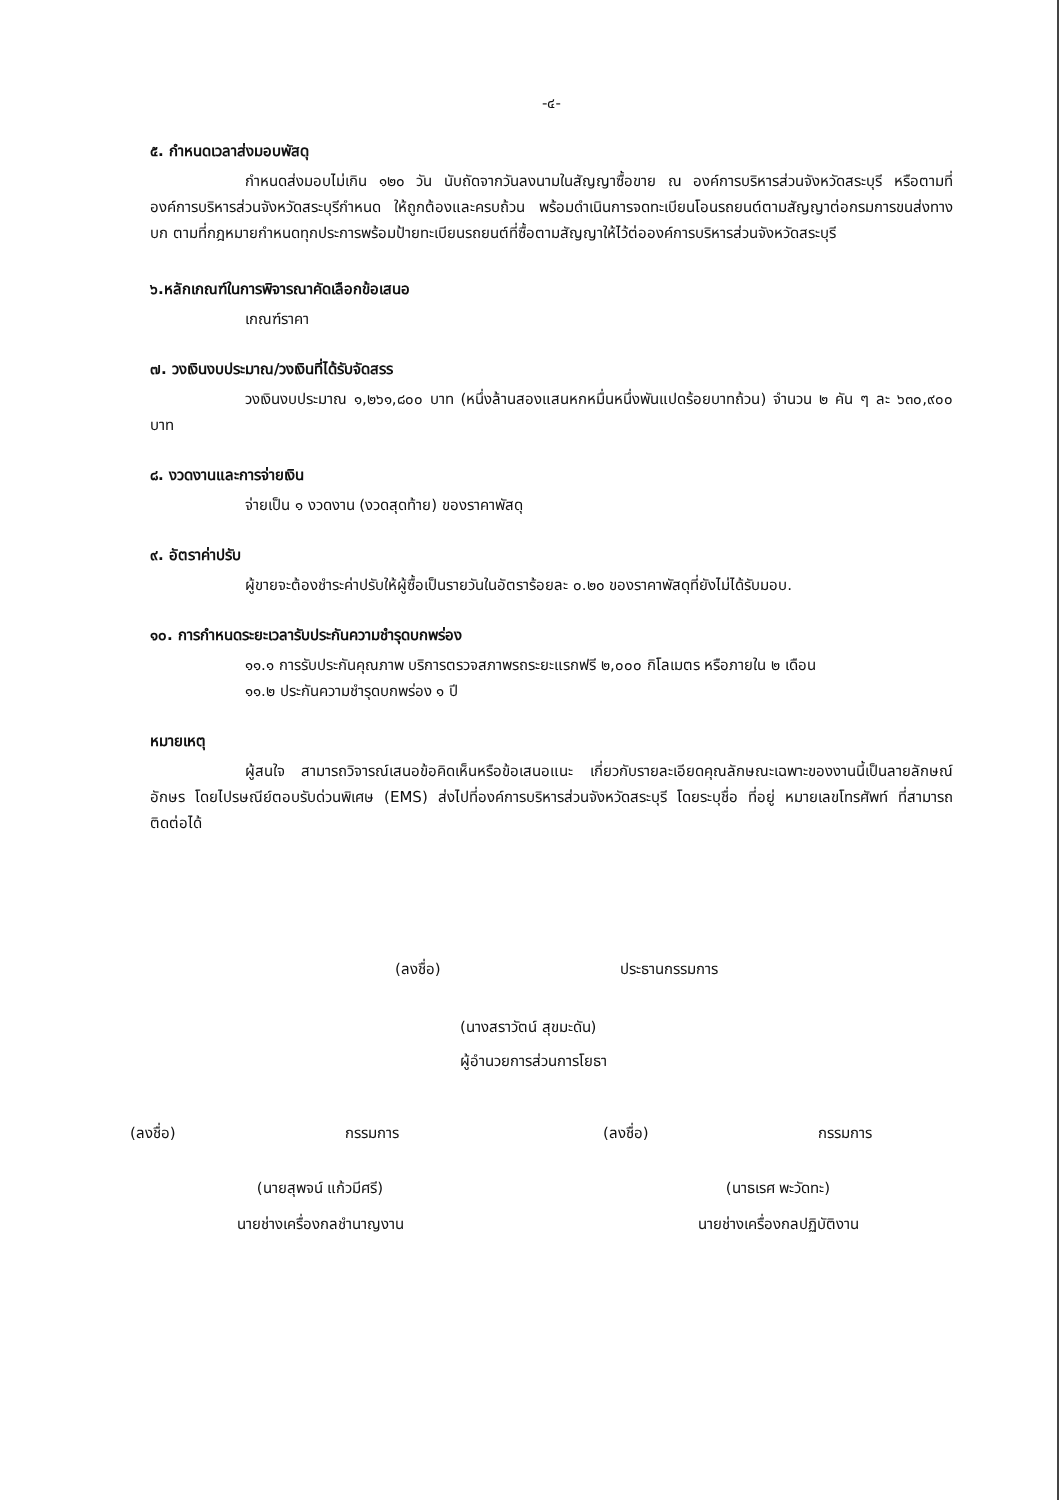-๔-
๕. กำหนดเวลาส่งมอบพัสดุ
กำหนดส่งมอบไม่เกิน ๑๒๐ วัน นับถัดจากวันลงนามในสัญญาซื้อขาย ณ องค์การบริหารส่วนจังหวัดสระบุรี หรือตามที่องค์การบริหารส่วนจังหวัดสระบุรีกำหนด ให้ถูกต้องและครบถ้วน พร้อมดำเนินการจดทะเบียนโอนรถยนต์ตามสัญญาต่อกรมการขนส่งทางบก ตามที่กฎหมายกำหนดทุกประการพร้อมป้ายทะเบียนรถยนต์ที่ซื้อตามสัญญาให้ไว้ต่อองค์การบริหารส่วนจังหวัดสระบุรี
๖.หลักเกณฑ์ในการพิจารณาคัดเลือกข้อเสนอ
เกณฑ์ราคา
๗. วงเงินงบประมาณ/วงเงินที่ได้รับจัดสรร
วงเงินงบประมาณ ๑,๒๖๑,๘๐๐ บาท (หนึ่งล้านสองแสนหกหมื่นหนึ่งพันแปดร้อยบาทถ้วน) จำนวน ๒ คัน ๆ ละ ๖๓๐,๙๐๐ บาท
๘. งวดงานและการจ่ายเงิน
จ่ายเป็น ๑ งวดงาน (งวดสุดท้าย) ของราคาพัสดุ
๙. อัตราค่าปรับ
ผู้ขายจะต้องชำระค่าปรับให้ผู้ซื้อเป็นรายวันในอัตราร้อยละ ๐.๒๐ ของราคาพัสดุที่ยังไม่ได้รับมอบ.
๑๐. การกำหนดระยะเวลารับประกันความชำรุดบกพร่อง
๑๑.๑ การรับประกันคุณภาพ บริการตรวจสภาพรถระยะแรกฟรี ๒,๐๐๐ กิโลเมตร หรือภายใน ๒ เดือน
๑๑.๒ ประกันความชำรุดบกพร่อง ๑ ปี
หมายเหตุ
ผู้สนใจ สามารถวิจารณ์เสนอข้อคิดเห็นหรือข้อเสนอแนะ เกี่ยวกับรายละเอียดคุณลักษณะเฉพาะของงานนี้เป็นลายลักษณ์อักษร โดยไปรษณีย์ตอบรับด่วนพิเศษ (EMS) ส่งไปที่องค์การบริหารส่วนจังหวัดสระบุรี โดยระบุชื่อ ที่อยู่ หมายเลขโทรศัพท์ ที่สามารถติดต่อได้
(ลงชื่อ) ประธานกรรมการ
(นางสราวัตน์ สุขมะดัน)
ผู้อำนวยการส่วนการโยธา
(ลงชื่อ) กรรมการ
(นายสุพจน์ แก้วมีศรี)
นายช่างเครื่องกลชำนาญงาน
(ลงชื่อ) กรรมการ
(นาธเรศ พะวัดทะ)
นายช่างเครื่องกลปฏิบัติงาน